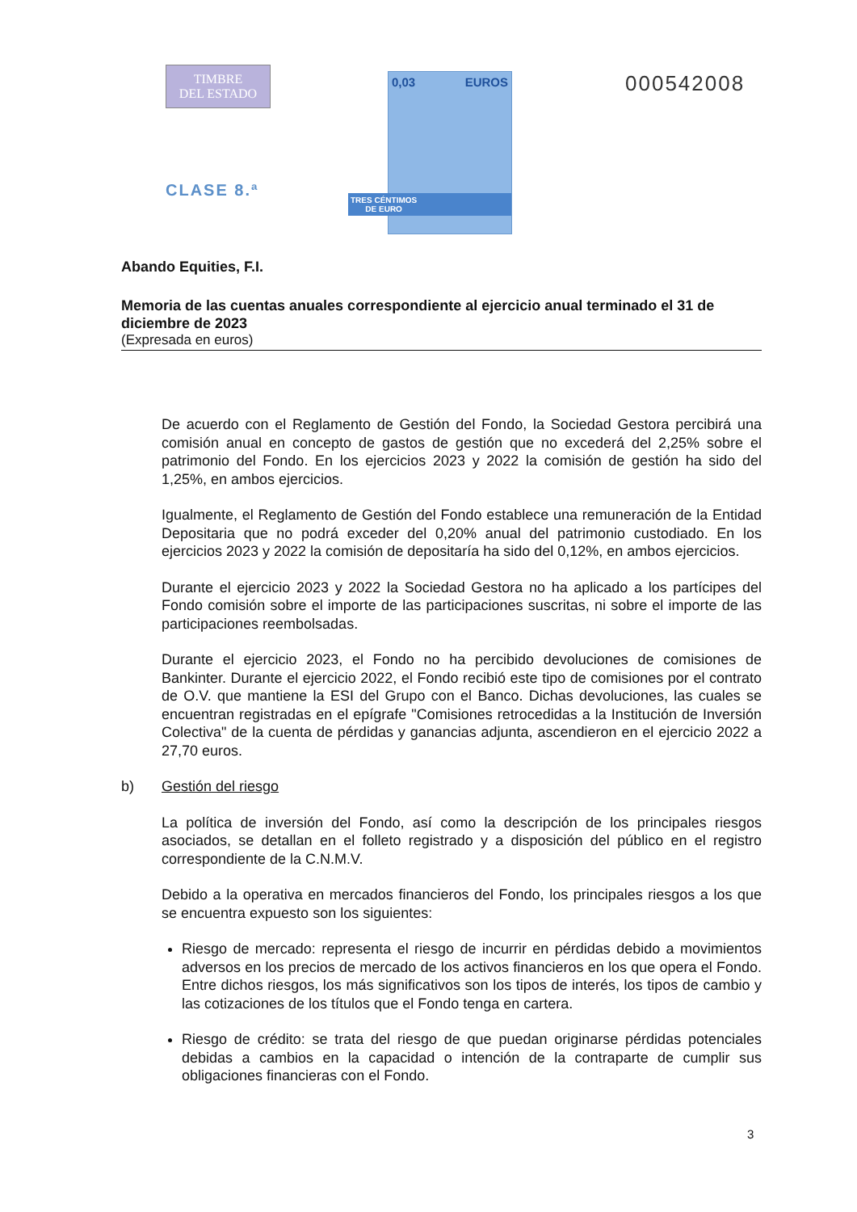TIMBRE
DEL ESTADO
CLASE 8.ª
0,03 EUROS
TRES CÉNTIMOS
DE EURO
000542008
Abando Equities, F.I.
Memoria de las cuentas anuales correspondiente al ejercicio anual terminado el 31 de diciembre de 2023
(Expresada en euros)
De acuerdo con el Reglamento de Gestión del Fondo, la Sociedad Gestora percibirá una comisión anual en concepto de gastos de gestión que no excederá del 2,25% sobre el patrimonio del Fondo. En los ejercicios 2023 y 2022 la comisión de gestión ha sido del 1,25%, en ambos ejercicios.
Igualmente, el Reglamento de Gestión del Fondo establece una remuneración de la Entidad Depositaria que no podrá exceder del 0,20% anual del patrimonio custodiado. En los ejercicios 2023 y 2022 la comisión de depositaría ha sido del 0,12%, en ambos ejercicios.
Durante el ejercicio 2023 y 2022 la Sociedad Gestora no ha aplicado a los partícipes del Fondo comisión sobre el importe de las participaciones suscritas, ni sobre el importe de las participaciones reembolsadas.
Durante el ejercicio 2023, el Fondo no ha percibido devoluciones de comisiones de Bankinter. Durante el ejercicio 2022, el Fondo recibió este tipo de comisiones por el contrato de O.V. que mantiene la ESI del Grupo con el Banco. Dichas devoluciones, las cuales se encuentran registradas en el epígrafe "Comisiones retrocedidas a la Institución de Inversión Colectiva" de la cuenta de pérdidas y ganancias adjunta, ascendieron en el ejercicio 2022 a 27,70 euros.
b) Gestión del riesgo
La política de inversión del Fondo, así como la descripción de los principales riesgos asociados, se detallan en el folleto registrado y a disposición del público en el registro correspondiente de la C.N.M.V.
Debido a la operativa en mercados financieros del Fondo, los principales riesgos a los que se encuentra expuesto son los siguientes:
Riesgo de mercado: representa el riesgo de incurrir en pérdidas debido a movimientos adversos en los precios de mercado de los activos financieros en los que opera el Fondo. Entre dichos riesgos, los más significativos son los tipos de interés, los tipos de cambio y las cotizaciones de los títulos que el Fondo tenga en cartera.
Riesgo de crédito: se trata del riesgo de que puedan originarse pérdidas potenciales debidas a cambios en la capacidad o intención de la contraparte de cumplir sus obligaciones financieras con el Fondo.
3